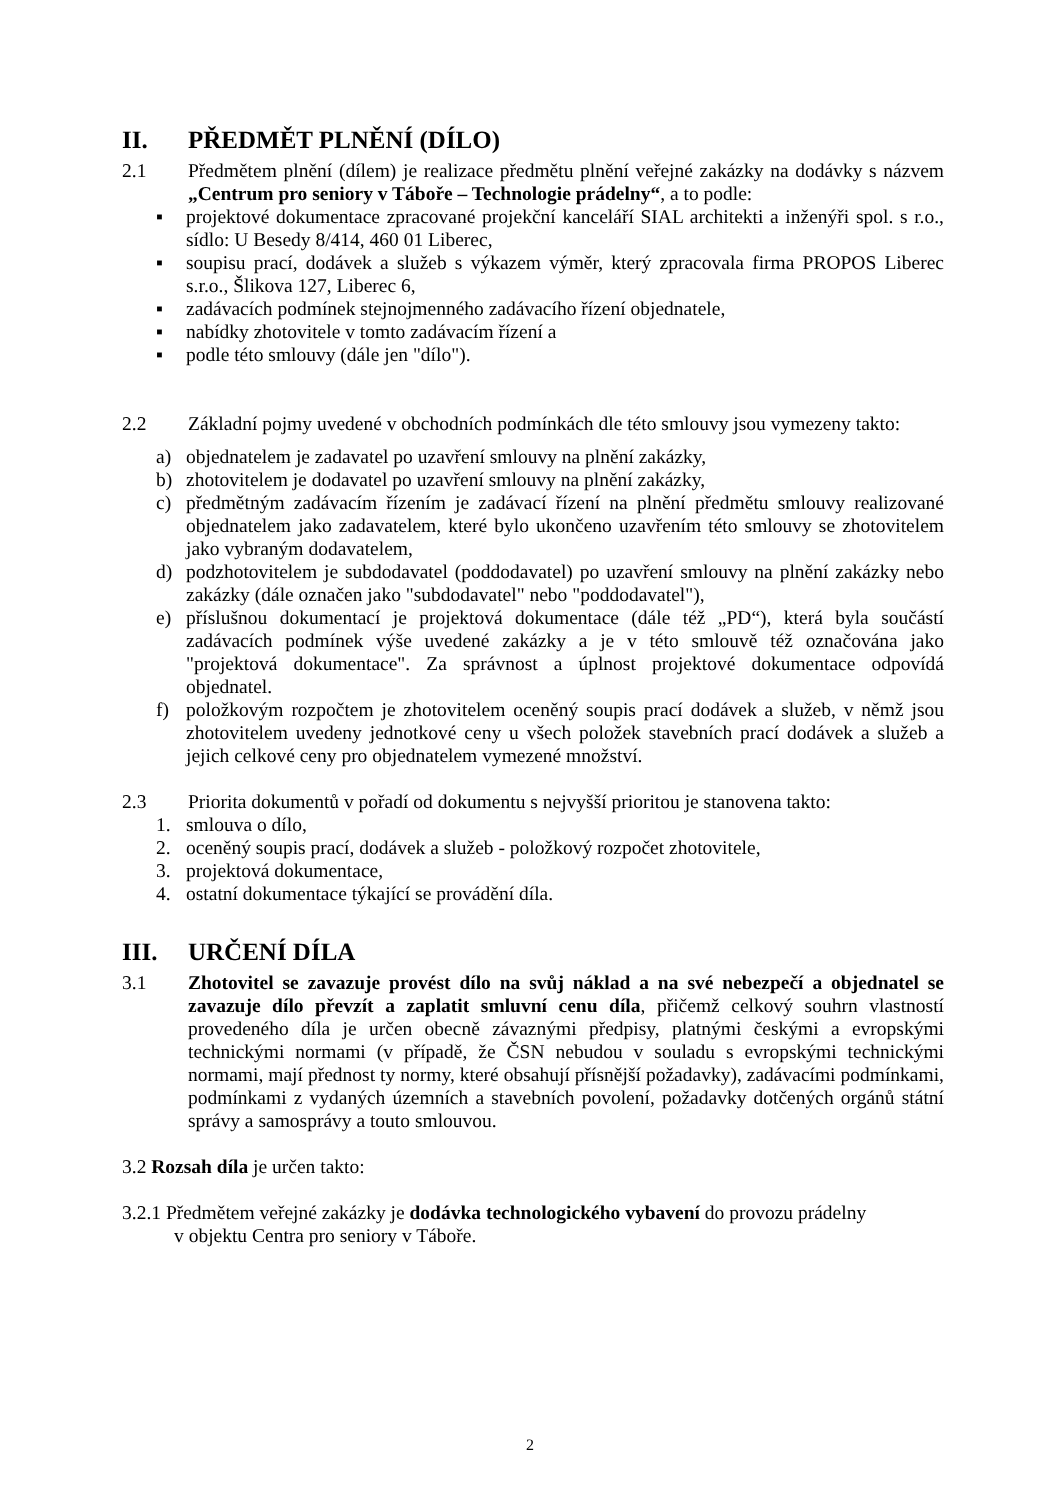II. PŘEDMĚT PLNĚNÍ (DÍLO)
2.1 Předmětem plnění (dílem) je realizace předmětu plnění veřejné zakázky na dodávky s názvem „Centrum pro seniory v Táboře – Technologie prádelny“, a to podle:
▪ projektové dokumentace zpracované projekční kanceláří SIAL architekti a inženýři spol. s r.o., sídlo: U Besedy 8/414, 460 01 Liberec,
▪ soupisu prací, dodávek a služeb s výkazem výměr, který zpracovala firma PROPOS Liberec s.r.o., Šlikova 127, Liberec 6,
▪ zadávacích podmínek stejnojmenného zadávacího řízení objednatele,
▪ nabídky zhotovitele v tomto zadávacím řízení a
▪ podle této smlouvy (dále jen "dílo").
2.2 Základní pojmy uvedené v obchodních podmínkách dle této smlouvy jsou vymezeny takto:
a) objednatelem je zadavatel po uzavření smlouvy na plnění zakázky,
b) zhotovitelem je dodavatel po uzavření smlouvy na plnění zakázky,
c) předmětným zadávacím řízením je zadávací řízení na plnění předmětu smlouvy realizované objednatelem jako zadavatelem, které bylo ukončeno uzavřením této smlouvy se zhotovitelem jako vybraným dodavatelem,
d) podzhotovitelem je subdodavatel (poddodavatel) po uzavření smlouvy na plnění zakázky nebo zakázky (dále označen jako "subdodavatel" nebo "poddodavatel"),
e) příslušnou dokumentací je projektová dokumentace (dále též „PD“), která byla součástí zadávacích podmínek výše uvedené zakázky a je v této smlouvě též označována jako "projektová dokumentace". Za správnost a úplnost projektové dokumentace odpovídá objednatel.
f) položkovým rozpočtem je zhotovitelem oceněný soupis prací dodávek a služeb, v němž jsou zhotovitelem uvedeny jednotkové ceny u všech položek stavebních prací dodávek a služeb a jejich celkové ceny pro objednatelem vymezené množství.
2.3 Priorita dokumentů v pořadí od dokumentu s nejvyšší prioritou je stanovena takto:
1. smlouva o dílo,
2. oceněný soupis prací, dodávek a služeb - položkový rozpočet zhotovitele,
3. projektová dokumentace,
4. ostatní dokumentace týkající se provádění díla.
III. URČENÍ DÍLA
3.1 Zhotovitel se zavazuje provést dílo na svůj náklad a na své nebezpečí a objednatel se zavazuje dílo převzít a zaplatit smluvní cenu díla, přičemž celkový souhrn vlastností provedeného díla je určen obecně závaznými předpisy, platnými českými a evropskými technickými normami (v případě, že ČSN nebudou v souladu s evropskými technickými normami, mají přednost ty normy, které obsahují přísnější požadavky), zadávacími podmínkami, podmínkami z vydaných územních a stavebních povolení, požadavky dotčených orgánů státní správy a samosprávy a touto smlouvou.
3.2 Rozsah díla je určen takto:
3.2.1 Předmětem veřejné zakázky je dodávka technologického vybavení do provozu prádelny
v objektu Centra pro seniory v Táboře.
2